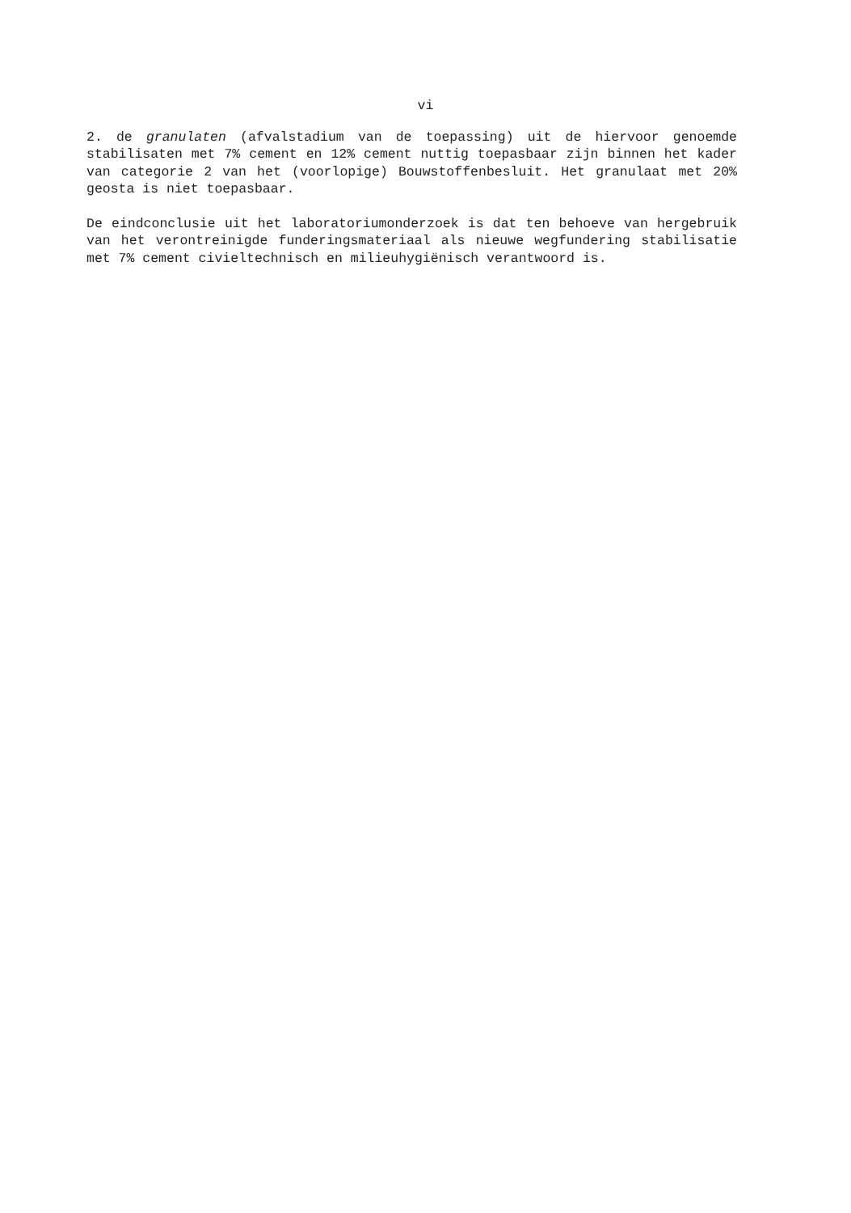vi
2. de granulaten (afvalstadium van de toepassing) uit de hiervoor genoemde stabilisaten met 7% cement en 12% cement nuttig toepasbaar zijn binnen het kader van categorie 2 van het (voorlopige) Bouwstoffenbesluit. Het granulaat met 20% geosta is niet toepasbaar.
De eindconclusie uit het laboratoriumonderzoek is dat ten behoeve van hergebruik van het verontreinigde funderingsmateriaal als nieuwe wegfundering stabilisatie met 7% cement civieltechnisch en milieuhygiënisch verantwoord is.